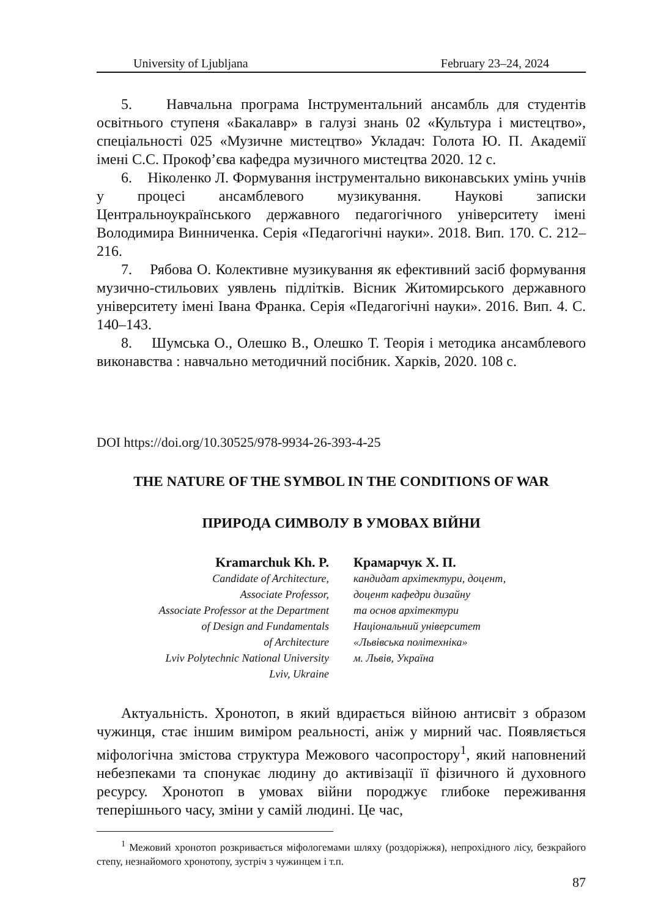University of Ljubljana February 23–24, 2024
5. Навчальна програма Інструментальний ансамбль для студентів освітнього ступеня «Бакалавр» в галузі знань 02 «Культура і мистецтво», спеціальності 025 «Музичне мистецтво» Укладач: Голота Ю. П. Академії імені С.С. Прокоф’єва кафедра музичного мистецтва 2020. 12 с.
6. Ніколенко Л. Формування інструментально виконавських умінь учнів у процесі ансамблевого музикування. Наукові записки Центральноукраїнського державного педагогічного університету імені Володимира Винниченка. Серія «Педагогічні науки». 2018. Вип. 170. С. 212–216.
7. Рябова О. Колективне музикування як ефективний засіб формування музично-стильових уявлень підлітків. Вісник Житомирського державного університету імені Івана Франка. Серія «Педагогічні науки». 2016. Вип. 4. С. 140–143.
8. Шумська О., Олешко В., Олешко Т. Теорія і методика ансамблевого виконавства : навчально методичний посібник. Харків, 2020. 108 с.
DOI https://doi.org/10.30525/978-9934-26-393-4-25
THE NATURE OF THE SYMBOL IN THE CONDITIONS OF WAR
ПРИРОДА СИМВОЛУ В УМОВАХ ВІЙНИ
Kramarchuk Kh. P.
Candidate of Architecture,
Associate Professor,
Associate Professor at the Department
of Design and Fundamentals
of Architecture
Lviv Polytechnic National University
Lviv, Ukraine
Крамарчук Х. П.
кандидат архітектури, доцент,
доцент кафедри дизайну
та основ архітектури
Національний університет
«Львівська політехніка»
м. Львів, Україна
Актуальність. Хронотоп, в який вдирається війною антисвіт з образом чужинця, стає іншим виміром реальності, аніж у мирний час. Появляється міфологічна змістова структура Межового часопростору<sup>1</sup>, який наповнений небезпеками та спонукає людину до активізації її фізичного й духовного ресурсу. Хронотоп в умовах війни породжує глибоке переживання теперішнього часу, зміни у самій людині. Це час,
<sup>1</sup> Межовий хронотоп розкривається міфологемами шляху (роздоріжжя), непрохідного лісу, безкрайого степу, незнайомого хронотопу, зустріч з чужинцем і т.п.
87